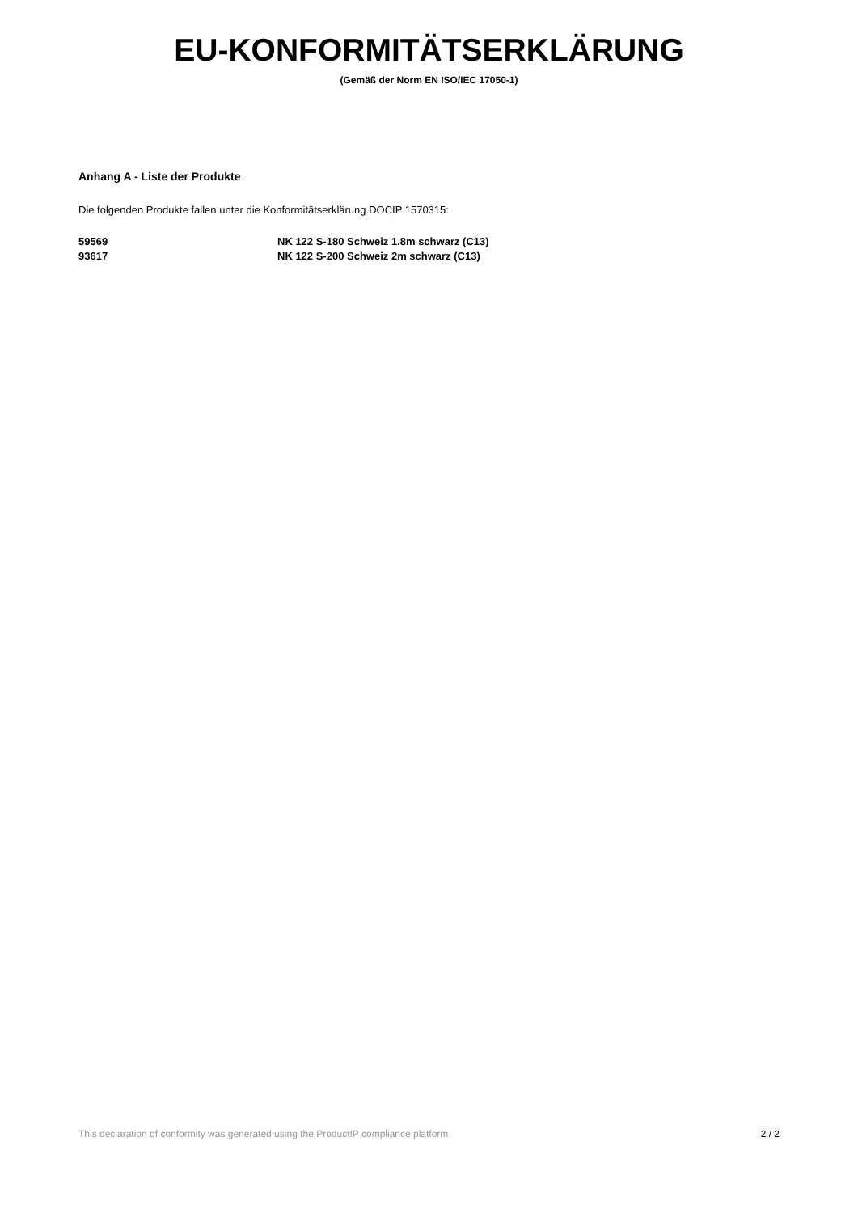EU-KONFORMITÄTSERKLÄRUNG
(Gemäß der Norm EN ISO/IEC 17050-1)
Anhang A - Liste der Produkte
Die folgenden Produkte fallen unter die Konformitätserklärung DOCIP 1570315:
| 59569 | NK 122 S-180 Schweiz 1.8m schwarz (C13) |
| 93617 | NK 122 S-200 Schweiz 2m schwarz (C13) |
This declaration of conformity was generated using the ProductIP compliance platform 2 / 2